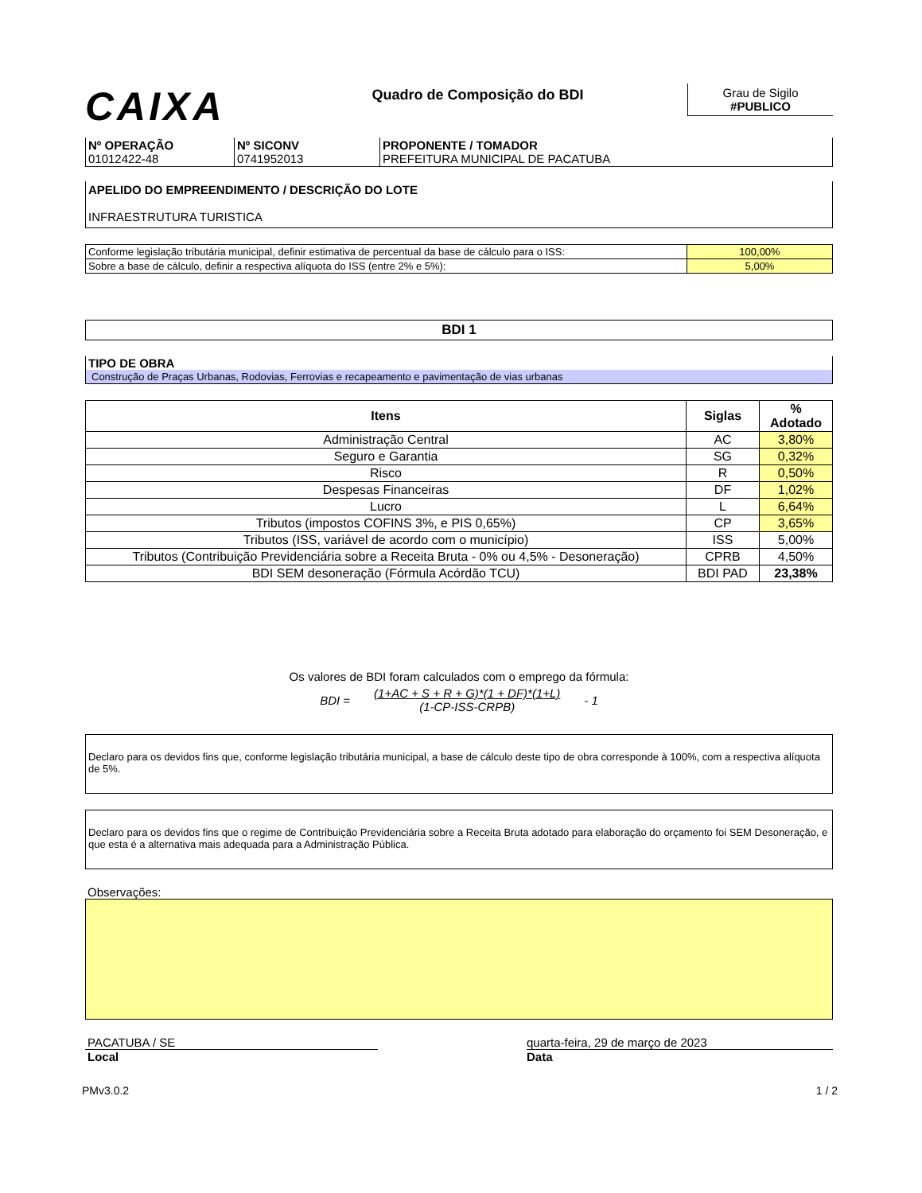CAIXA
Quadro de Composição do BDI
Grau de Sigilo
#PUBLICO
| Nº OPERAÇÃO 01012422-48 | Nº SICONV 0741952013 | PROPONENTE / TOMADOR PREFEITURA MUNICIPAL DE PACATUBA |
APELIDO DO EMPREENDIMENTO / DESCRIÇÃO DO LOTE
INFRAESTRUTURA TURISTICA
| Conforme legislação tributária municipal, definir estimativa de percentual da base de cálculo para o ISS: | 100,00% |
| Sobre a base de cálculo, definir a respectiva alíquota do ISS (entre 2% e 5%): | 5,00% |
BDI 1
TIPO DE OBRA
Construção de Praças Urbanas, Rodovias, Ferrovias e recapeamento e pavimentação de vias urbanas
| Itens | Siglas | % Adotado |
| --- | --- | --- |
| Administração Central | AC | 3,80% |
| Seguro e Garantia | SG | 0,32% |
| Risco | R | 0,50% |
| Despesas Financeiras | DF | 1,02% |
| Lucro | L | 6,64% |
| Tributos (impostos COFINS 3%, e PIS 0,65%) | CP | 3,65% |
| Tributos (ISS, variável de acordo com o município) | ISS | 5,00% |
| Tributos (Contribuição Previdenciária sobre a Receita Bruta - 0% ou 4,5% - Desoneração) | CPRB | 4,50% |
| BDI SEM desoneração (Fórmula Acórdão TCU) | BDI PAD | 23,38% |
Os valores de BDI foram calculados com o emprego da fórmula:
BDI = (1+AC + S + R + G)*(1 + DF)*(1+L)
(1-CP-ISS-CRPB) - 1
Declaro para os devidos fins que, conforme legislação tributária municipal, a base de cálculo deste tipo de obra corresponde à 100%, com a respectiva alíquota de 5%.
Declaro para os devidos fins que o regime de Contribuição Previdenciária sobre a Receita Bruta adotado para elaboração do orçamento foi SEM Desoneração, e que esta é a alternativa mais adequada para a Administração Pública.
Observações:
PACATUBA / SE
Local
quarta-feira, 29 de março de 2023
Data
PMv3.0.2 1 / 2